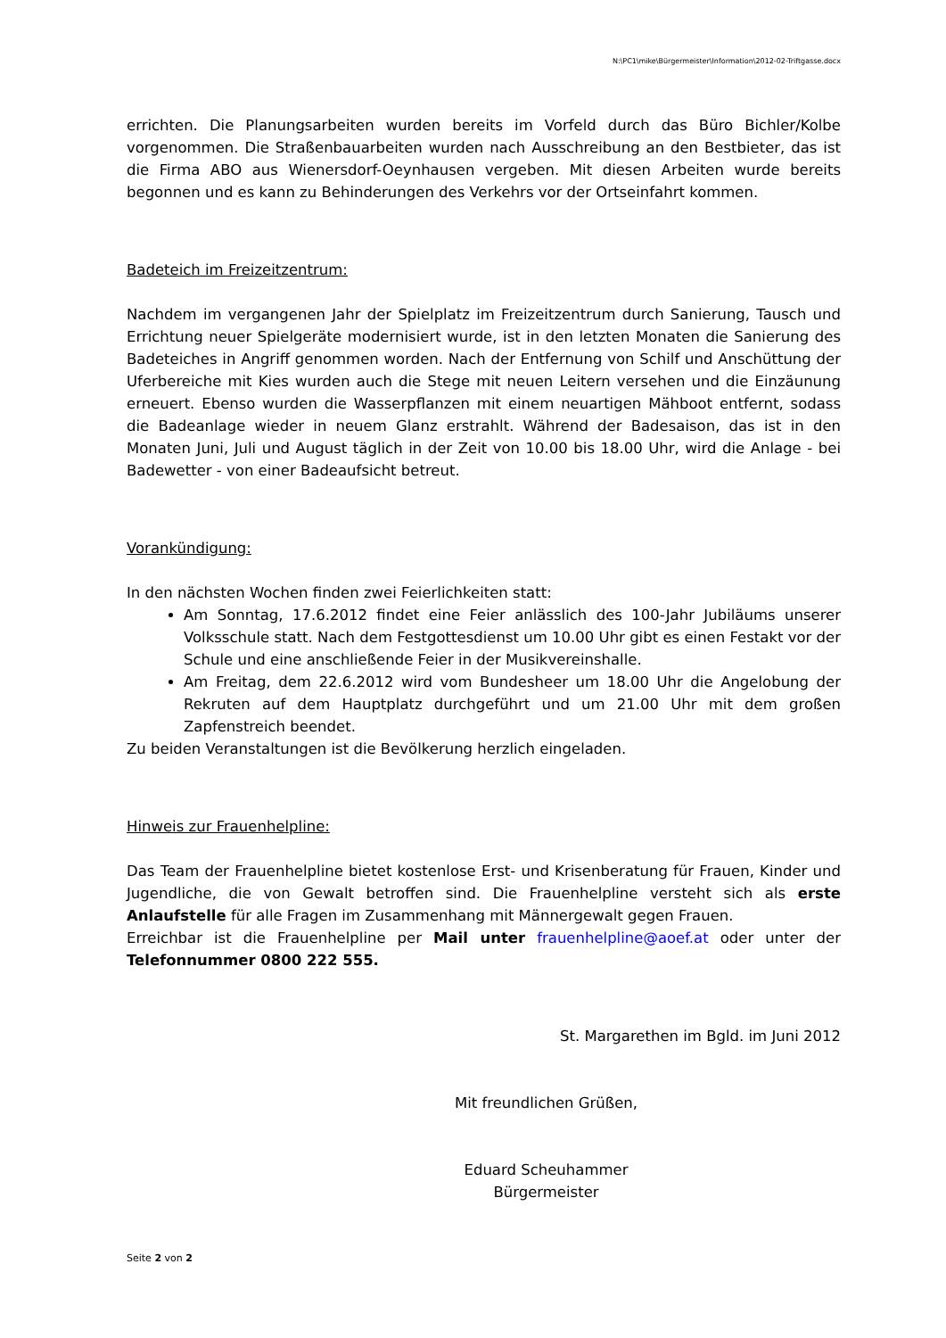N:\PC1\mike\Bürgermeister\Information\2012-02-Triftgasse.docx
errichten. Die Planungsarbeiten wurden bereits im Vorfeld durch das Büro Bichler/Kolbe vorgenommen. Die Straßenbauarbeiten wurden nach Ausschreibung an den Bestbieter, das ist die Firma ABO aus Wienersdorf-Oeynhausen vergeben. Mit diesen Arbeiten wurde bereits begonnen und es kann zu Behinderungen des Verkehrs vor der Ortseinfahrt kommen.
Badeteich im Freizeitzentrum:
Nachdem im vergangenen Jahr der Spielplatz im Freizeitzentrum durch Sanierung, Tausch und Errichtung neuer Spielgeräte modernisiert wurde, ist in den letzten Monaten die Sanierung des Badeteiches in Angriff genommen worden. Nach der Entfernung von Schilf und Anschüttung der Uferbereiche mit Kies wurden auch die Stege mit neuen Leitern versehen und die Einzäunung erneuert. Ebenso wurden die Wasserpflanzen mit einem neuartigen Mähboot entfernt, sodass die Badeanlage wieder in neuem Glanz erstrahlt. Während der Badesaison, das ist in den Monaten Juni, Juli und August täglich in der Zeit von 10.00 bis 18.00 Uhr, wird die Anlage - bei Badewetter - von einer Badeaufsicht betreut.
Vorankündigung:
In den nächsten Wochen finden zwei Feierlichkeiten statt:
Am Sonntag, 17.6.2012 findet eine Feier anlässlich des 100-Jahr Jubiläums unserer Volksschule statt. Nach dem Festgottesdienst um 10.00 Uhr gibt es einen Festakt vor der Schule und eine anschließende Feier in der Musikvereinshalle.
Am Freitag, dem 22.6.2012 wird vom Bundesheer um 18.00 Uhr die Angelobung der Rekruten auf dem Hauptplatz durchgeführt und um 21.00 Uhr mit dem großen Zapfenstreich beendet.
Zu beiden Veranstaltungen ist die Bevölkerung herzlich eingeladen.
Hinweis zur Frauenhelpline:
Das Team der Frauenhelpline bietet kostenlose Erst- und Krisenberatung für Frauen, Kinder und Jugendliche, die von Gewalt betroffen sind. Die Frauenhelpline versteht sich als erste Anlaufstelle für alle Fragen im Zusammenhang mit Männergewalt gegen Frauen.
Erreichbar ist die Frauenhelpline per Mail unter frauenhelpline@aoef.at oder unter der Telefonnummer 0800 222 555.
St. Margarethen im Bgld. im Juni 2012
Mit freundlichen Grüßen,
Eduard Scheuhammer
Bürgermeister
Seite 2 von 2